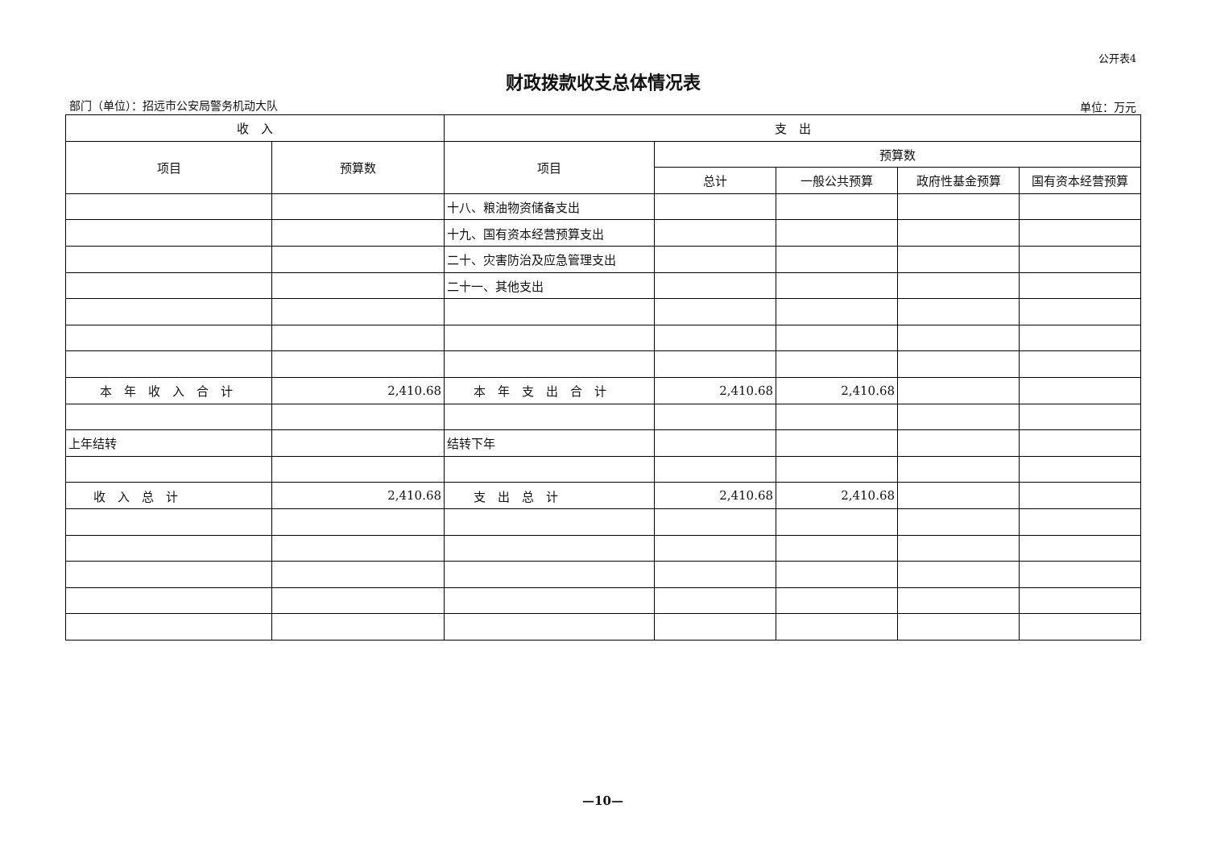公开表4
财政拨款收支总体情况表
部门（单位）：招远市公安局警务机动大队 单位：万元
| 收 入 | | 支 出 | | | | |
| --- | --- | --- | --- | --- | --- | --- |
| 项目 | 预算数 | 项目 | 预算数 | | | |
| | | | 总计 | 一般公共预算 | 政府性基金预算 | 国有资本经营预算 |
| | | 十八、粮油物资储备支出 | | | | |
| | | 十九、国有资本经营预算支出 | | | | |
| | | 二十、灾害防治及应急管理支出 | | | | |
| | | 二十一、其他支出 | | | | |
| 本 年 收 入 合 计 | 2,410.68 | 本 年 支 出 合 计 | 2,410.68 | 2,410.68 | | |
| 上年结转 | | 结转下年 | | | | |
| 收 入 总 计 | 2,410.68 | 支 出 总 计 | 2,410.68 | 2,410.68 | | |
—10—